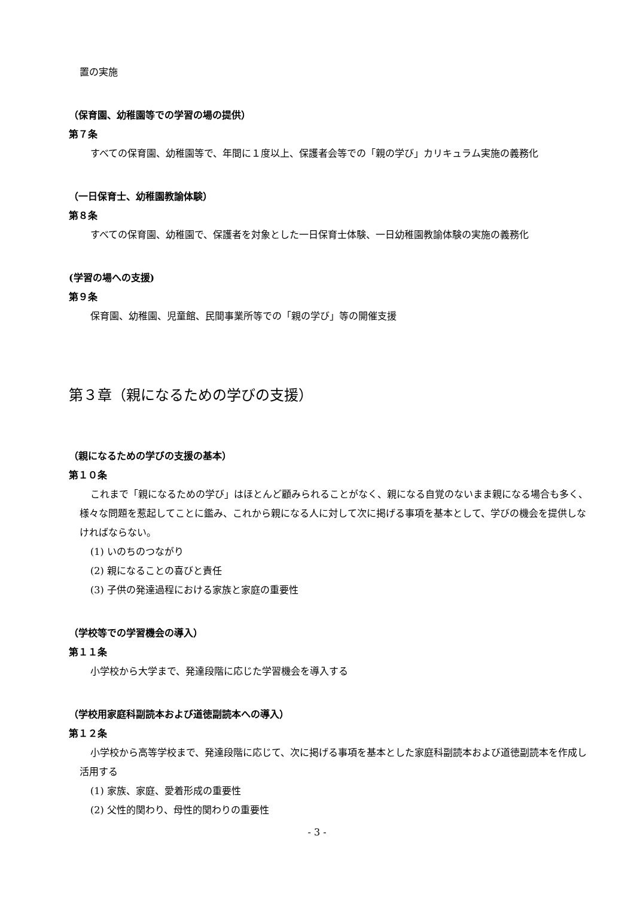置の実施
（保育園、幼稚園等での学習の場の提供）
第７条
すべての保育園、幼稚園等で、年間に１度以上、保護者会等での「親の学び」カリキュラム実施の義務化
（一日保育士、幼稚園教諭体験）
第８条
すべての保育園、幼稚園で、保護者を対象とした一日保育士体験、一日幼稚園教諭体験の実施の義務化
(学習の場への支援)
第９条
保育園、幼稚園、児童館、民間事業所等での「親の学び」等の開催支援
第３章（親になるための学びの支援）
（親になるための学びの支援の基本）
第１０条
これまで「親になるための学び」はほとんど顧みられることがなく、親になる自覚のないまま親になる場合も多く、様々な問題を惹起してことに鑑み、これから親になる人に対して次に掲げる事項を基本として、学びの機会を提供しなければならない。
(1) いのちのつながり
(2) 親になることの喜びと責任
(3) 子供の発達過程における家族と家庭の重要性
（学校等での学習機会の導入）
第１１条
小学校から大学まで、発達段階に応じた学習機会を導入する
（学校用家庭科副読本および道徳副読本への導入）
第１２条
小学校から高等学校まで、発達段階に応じて、次に掲げる事項を基本とした家庭科副読本および道徳副読本を作成し活用する
(1) 家族、家庭、愛着形成の重要性
(2) 父性的関わり、母性的関わりの重要性
- 3 -